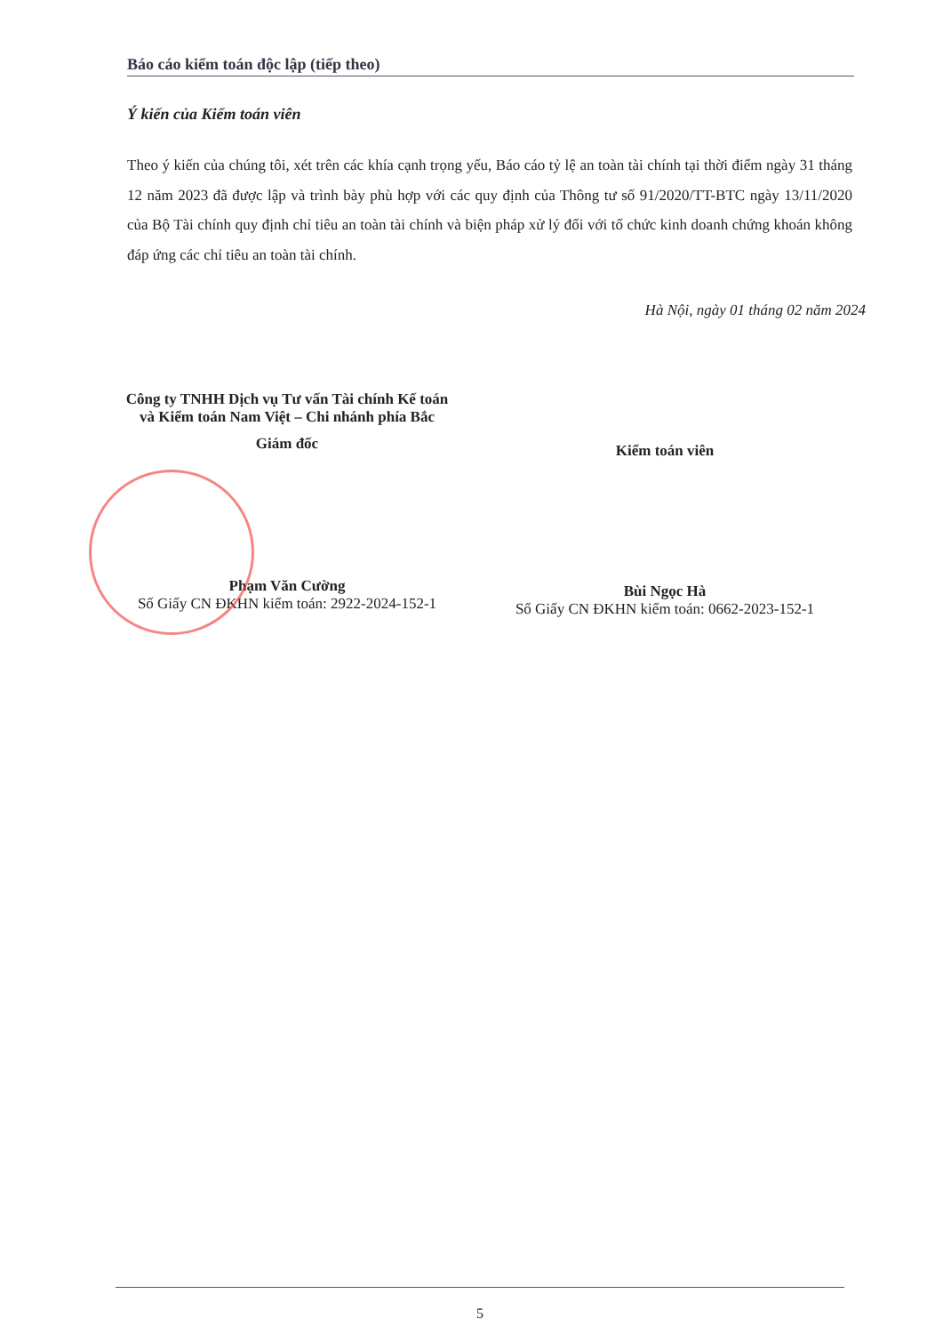Báo cáo kiểm toán độc lập (tiếp theo)
Ý kiến của Kiểm toán viên
Theo ý kiến của chúng tôi, xét trên các khía cạnh trọng yếu, Báo cáo tỷ lệ an toàn tài chính tại thời điểm ngày 31 tháng 12 năm 2023 đã được lập và trình bày phù hợp với các quy định của Thông tư số 91/2020/TT-BTC ngày 13/11/2020 của Bộ Tài chính quy định chỉ tiêu an toàn tài chính và biện pháp xử lý đối với tổ chức kinh doanh chứng khoán không đáp ứng các chỉ tiêu an toàn tài chính.
Hà Nội, ngày 01 tháng 02 năm 2024
Công ty TNHH Dịch vụ Tư vấn Tài chính Kế toán
và Kiểm toán Nam Việt – Chi nhánh phía Bắc
Giám đốc
Phạm Văn Cường
Số Giấy CN ĐKHN kiểm toán: 2922-2024-152-1
Kiểm toán viên
Bùi Ngọc Hà
Số Giấy CN ĐKHN kiểm toán: 0662-2023-152-1
5